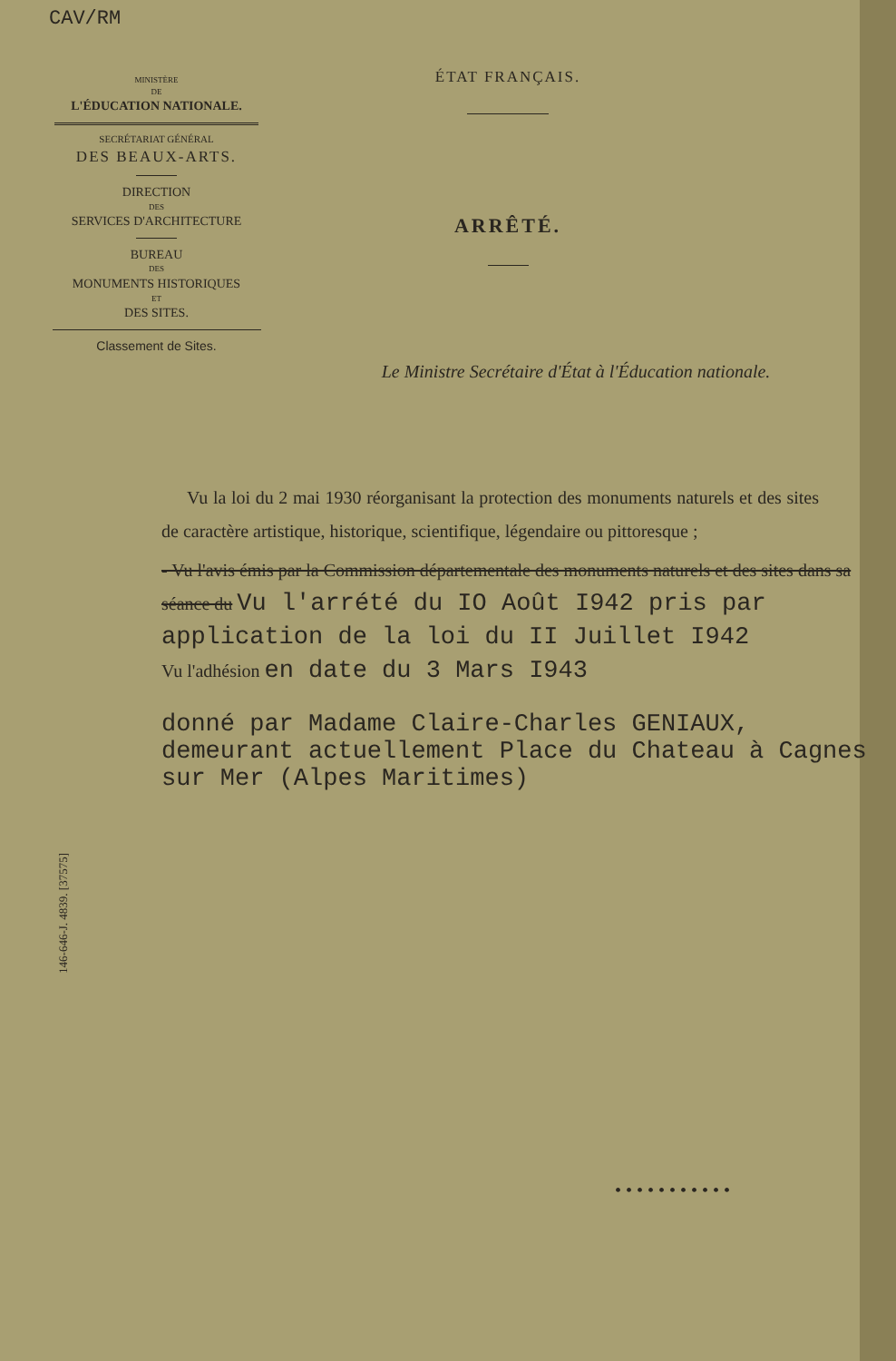CAV/RM
MINISTÈRE
DE
L'ÉDUCATION NATIONALE.
SECRÉTARIAT GÉNÉRAL
DES BEAUX-ARTS.
DIRECTION
DES
SERVICES D'ARCHITECTURE
BUREAU
DES
MONUMENTS HISTORIQUES
ET
DES SITES.
Classement de Sites.
ÉTAT FRANÇAIS.
ARRÊTÉ.
Le Ministre Secrétaire d'État à l'Éducation nationale.
Vu la loi du 2 mai 1930 réorganisant la protection des monuments naturels et des sites de caractère artistique, historique, scientifique, légendaire ou pittoresque ;
- Vu l'avis émis par la Commission départementale des monuments naturels et des sites dans sa séance du Vu l'arrété du IO Août I942 pris par application de la loi du II Juillet I942
Vu l'adhésion en date du 3 Mars I943
donné par Madame Claire-Charles GENIAUX, demeurant actuellement Place du Chateau à Cagnes sur Mer (Alpes Maritimes)
• • • • • • • • • • •
146-646-J. 4839. [37575]